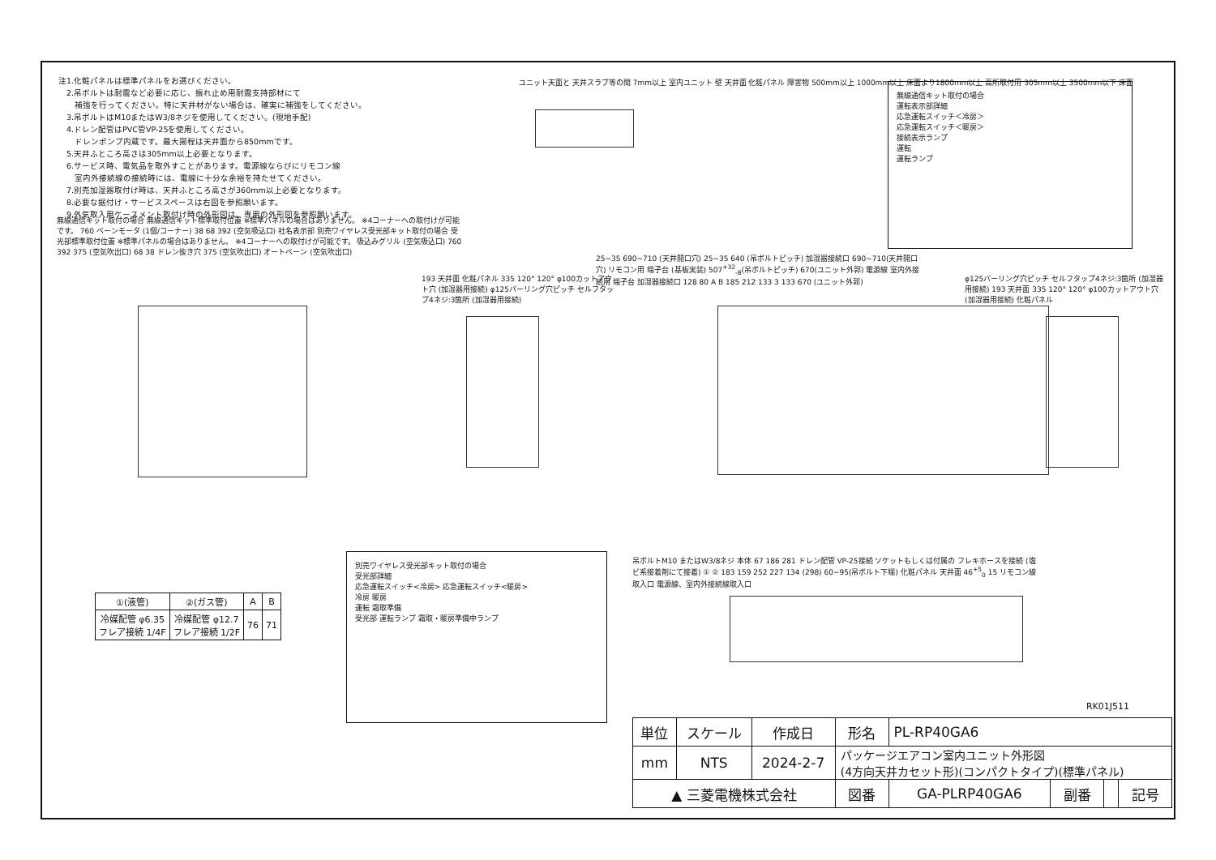注1.化粧パネルは標準パネルをお選びください。
　2.吊ボルトは耐震など必要に応じ、振れ止め用耐震支持部材にて
　　補強を行ってください。特に天井材がない場合は、確実に補強をしてください。
　3.吊ボルトはM10またはW3/8ネジを使用してください。(現地手配)
　4.ドレン配管はPVC管VP-25を使用してください。
　　ドレンポンプ内蔵です。最大揚程は天井面から850mmです。
　5.天井ふところ高さは305mm以上必要となります。
　6.サービス時、電気品を取外すことがあります。電源線ならびにリモコン線
　　室内外接続線の接続時には、電線に十分な余裕を持たせてください。
　7.別売加湿器取付け時は、天井ふところ高さが360mm以上必要となります。
　8.必要な据付け・サービススペースは右図を参照願います。
　9.外気取入用ケースメント取付け時の外形図は、専用の外形図を参照願います。
ユニット天面と 天井スラブ等の間 7mm以上 室内ユニット 壁 天井面 化粧パネル 障害物 500mm以上 1000mm以上 床面より1800mm以上 高所取付用 305mm以上 3500mm以下 床面
無線通信キット取付の場合
運転表示部詳細
応急運転スイッチ＜冷房＞
応急運転スイッチ＜暖房＞
接続表示ランプ
運転
運転ランプ
無線通信キット取付の場合 無線通信キット標準取付位置 ※標準パネルの場合はありません。 ※4コーナーへの取付けが可能です。 760 ベーンモータ (1個/コーナー) 38 68 392 (空気吸込口) 社名表示部 別売ワイヤレス受光部キット取付の場合 受光部標準取付位置 ※標準パネルの場合はありません。 ※4コーナーへの取付けが可能です。 吸込みグリル (空気吸込口) 760 392 375 (空気吹出口) 68 38 ドレン抜き穴 375 (空気吹出口) オートベーン (空気吹出口)
193 天井面 化粧パネル 335 120° 120° φ100カットアウト穴 (加湿器用接続) φ125バーリング穴ピッチ セルフタップ4ネジ:3箇所 (加湿器用接続)
25~35 690~710 (天井開口穴) 25~35 640 (吊ボルトピッチ) 加湿器接続口 690~710(天井開口穴) リモコン用 端子台 (基板実装) 507<sup>+32</sup><sub>-8</sub>(吊ボルトピッチ) 670(ユニット外郭) 電源線 室内外接続用 端子台 加湿器接続口 128 80 A B 185 212 133 3 133 670 (ユニット外郭)
φ125バーリング穴ピッチ セルフタップ4ネジ:3箇所 (加湿器用接続) 193 天井面 335 120° 120° φ100カットアウト穴 (加湿器用接続) 化粧パネル
別売ワイヤレス受光部キット取付の場合
受光部詳細
応急運転スイッチ<冷房> 応急運転スイッチ<暖房>
冷房 暖房
運転 霜取準備
受光部 運転ランプ 霜取・暖房準備中ランプ
吊ボルトM10 またはW3/8ネジ 本体 67 186 281 ドレン配管 VP-25接続 ソケットもしくは付属の フレキホースを接続 (塩ビ系接着剤にて接着) ① ② 183 159 252 227 134 (298) 60~95(吊ボルト下端) 化粧パネル 天井面 46<sup>+5</sup><sub>0</sub> 15 リモコン線取入口 電源線、室内外接続線取入口
RK01J511
| ①(液管) | ②(ガス管) | A | B |
| --- | --- | --- | --- |
| 冷媒配管 φ6.35 フレア接続 1/4F | 冷媒配管 φ12.7 フレア接続 1/2F | 76 | 71 |
| 単位 | スケール | 作成日 | 形名 | PL-RP40GA6 | | | |
| mm | NTS | 2024-2-7 | パッケージエアコン室内ユニット外形図 (4方向天井カセット形)(コンパクトタイプ)(標準パネル) | | | | |
| ▲ 三菱電機株式会社 | | | 図番 | GA-PLRP40GA6 | 副番 | | 記号 |